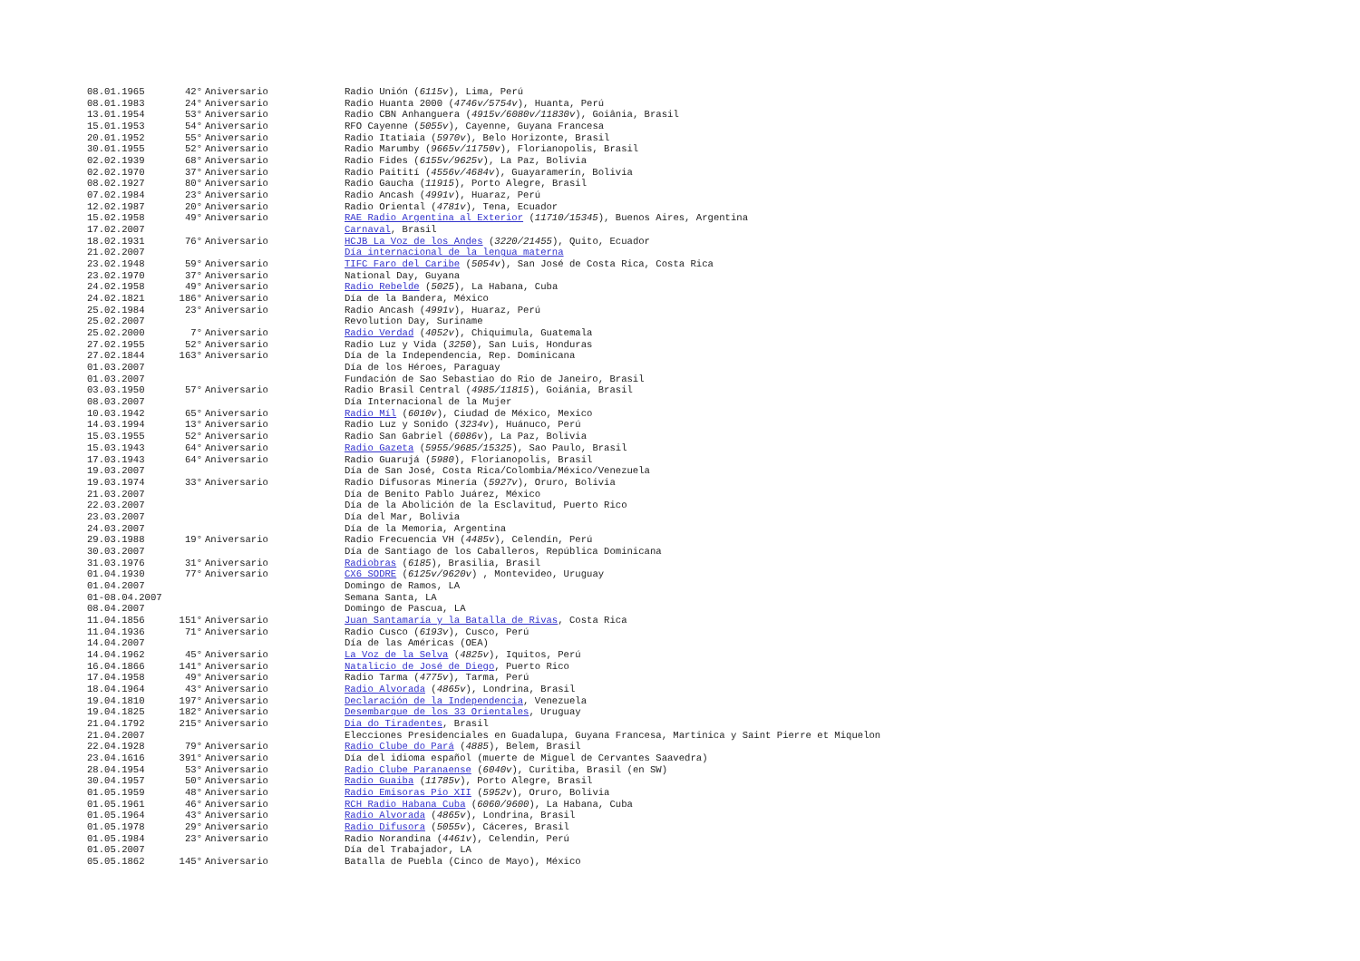| 08.01.1965 | 42° | Aniversario | Radio Unión ( 6115v ), Lima, Perú |
| 08.01.1983 | 24° | Aniversario | Radio Huanta 2000 ( 4746v/5754v ), Huanta, Perú |
| 13.01.1954 | 53° | Aniversario | Radio CBN Anhanguera ( 4915v/6080v/11830v ), Goiânia, Brasil |
| 15.01.1953 | 54° | Aniversario | RFO Cayenne ( 5055v ), Cayenne, Guyana Francesa |
| 20.01.1952 | 55° | Aniversario | Radio Itatiaia ( 5970v ), Belo Horizonte, Brasil |
| 30.01.1955 | 52° | Aniversario | Radio Marumby ( 9665v/11750v ), Florianopolis, Brasil |
| 02.02.1939 | 68° | Aniversario | Radio Fides ( 6155v/9625v ), La Paz, Bolivia |
| 02.02.1970 | 37° | Aniversario | Radio Paitití ( 4556v/4684v ), Guayaramerín, Bolivia |
| 08.02.1927 | 80° | Aniversario | Radio Gaucha ( 11915 ), Porto Alegre, Brasil |
| 07.02.1984 | 23° | Aniversario | Radio Ancash ( 4991v ), Huaraz, Perú |
| 12.02.1987 | 20° | Aniversario | Radio Oriental ( 4781v ), Tena, Ecuador |
| 15.02.1958 | 49° | Aniversario | RAE Radio Argentina al Exterior ( 11710/15345 ), Buenos Aires, Argentina |
| 17.02.2007 | | | Carnaval , Brasil |
| 18.02.1931 | 76° | Aniversario | HCJB La Voz de los Andes ( 3220/21455 ), Quito, Ecuador |
| 21.02.2007 | | | Día internacional de la lengua materna |
| 23.02.1948 | 59° | Aniversario | TIFC Faro del Caribe ( 5054v ), San José de Costa Rica, Costa Rica |
| 23.02.1970 | 37° | Aniversario | National Day, Guyana |
| 24.02.1958 | 49° | Aniversario | Radio Rebelde ( 5025 ), La Habana, Cuba |
| 24.02.1821 | 186° | Aniversario | Día de la Bandera, México |
| 25.02.1984 | 23° | Aniversario | Radio Ancash ( 4991v ), Huaraz, Perú |
| 25.02.2007 | | | Revolution Day, Suriname |
| 25.02.2000 | 7° | Aniversario | Radio Verdad ( 4052v ), Chiquimula, Guatemala |
| 27.02.1955 | 52° | Aniversario | Radio Luz y Vida ( 3250 ), San Luis, Honduras |
| 27.02.1844 | 163° | Aniversario | Día de la Independencia, Rep. Dominicana |
| 01.03.2007 | | | Día de los Héroes, Paraguay |
| 01.03.2007 | | | Fundación de Sao Sebastiao do Rio de Janeiro, Brasil |
| 03.03.1950 | 57° | Aniversario | Radio Brasil Central ( 4985/11815 ), Goiánia, Brasil |
| 08.03.2007 | | | Día Internacional de la Mujer |
| 10.03.1942 | 65° | Aniversario | Radio Míl ( 6010v ), Ciudad de México, Mexico |
| 14.03.1994 | 13° | Aniversario | Radio Luz y Sonido ( 3234v ), Huánuco, Perú |
| 15.03.1955 | 52° | Aniversario | Radio San Gabriel ( 6086v ), La Paz, Bolivia |
| 15.03.1943 | 64° | Aniversario | Radio Gazeta ( 5955/9685/15325 ), Sao Paulo, Brasil |
| 17.03.1943 | 64° | Aniversario | Radio Guarujá ( 5980 ), Florianopolis, Brasil |
| 19.03.2007 | | | Día de San José, Costa Rica/Colombia/México/Venezuela |
| 19.03.1974 | 33° | Aniversario | Radio Difusoras Minería ( 5927v ), Oruro, Bolivia |
| 21.03.2007 | | | Día de Benito Pablo Juárez, México |
| 22.03.2007 | | | Día de la Abolición de la Esclavitud, Puerto Rico |
| 23.03.2007 | | | Día del Mar, Bolivia |
| 24.03.2007 | | | Día de la Memoria, Argentina |
| 29.03.1988 | 19° | Aniversario | Radio Frecuencia VH ( 4485v ), Celendín, Perú |
| 30.03.2007 | | | Día de Santiago de los Caballeros, República Dominicana |
| 31.03.1976 | 31° | Aniversario | Radiobras ( 6185 ), Brasilia, Brasil |
| 01.04.1930 | 77° | Aniversario | CX6 SODRE ( 6125v/9620v ) , Montevideo, Uruguay |
| 01.04.2007 | | | Domingo de Ramos, LA |
| 01-08.04.2007 | | | Semana Santa, LA |
| 08.04.2007 | | | Domingo de Pascua, LA |
| 11.04.1856 | 151° | Aniversario | Juan Santamaría y la Batalla de Rivas , Costa Rica |
| 11.04.1936 | 71° | Aniversario | Radio Cusco ( 6193v ), Cusco, Perú |
| 14.04.2007 | | | Día de las Américas (OEA) |
| 14.04.1962 | 45° | Aniversario | La Voz de la Selva ( 4825v ), Iquitos, Perú |
| 16.04.1866 | 141° | Aniversario | Natalicio de José de Diego , Puerto Rico |
| 17.04.1958 | 49° | Aniversario | Radio Tarma ( 4775v ), Tarma, Perú |
| 18.04.1964 | 43° | Aniversario | Radio Alvorada ( 4865v ), Londrina, Brasil |
| 19.04.1810 | 197° | Aniversario | Declaración de la Independencia , Venezuela |
| 19.04.1825 | 182° | Aniversario | Desembarque de los 33 Orientales , Uruguay |
| 21.04.1792 | 215° | Aniversario | Dia do Tiradentes , Brasil |
| 21.04.2007 | | | Elecciones Presidenciales en Guadalupa, Guyana Francesa, Martinica y Saint Pierre et Miquelon |
| 22.04.1928 | 79° | Aniversario | Radio Clube do Pará ( 4885 ), Belem, Brasil |
| 23.04.1616 | 391° | Aniversario | Día del idioma español (muerte de Miguel de Cervantes Saavedra) |
| 28.04.1954 | 53° | Aniversario | Radio Clube Paranaense ( 6040v ), Curitiba, Brasil (en SW) |
| 30.04.1957 | 50° | Aniversario | Radio Guaiba ( 11785v ), Porto Alegre, Brasil |
| 01.05.1959 | 48° | Aniversario | Radio Emisoras Pio XII ( 5952v ), Oruro, Bolivia |
| 01.05.1961 | 46° | Aniversario | RCH Radio Habana Cuba ( 6060/9600 ), La Habana, Cuba |
| 01.05.1964 | 43° | Aniversario | Radio Alvorada ( 4865v ), Londrina, Brasil |
| 01.05.1978 | 29° | Aniversario | Radio Difusora ( 5055v ), Cáceres, Brasil |
| 01.05.1984 | 23° | Aniversario | Radio Norandina ( 4461v ), Celendin, Perú |
| 01.05.2007 | | | Día del Trabajador, LA |
| 05.05.1862 | 145° | Aniversario | Batalla de Puebla (Cinco de Mayo), México |